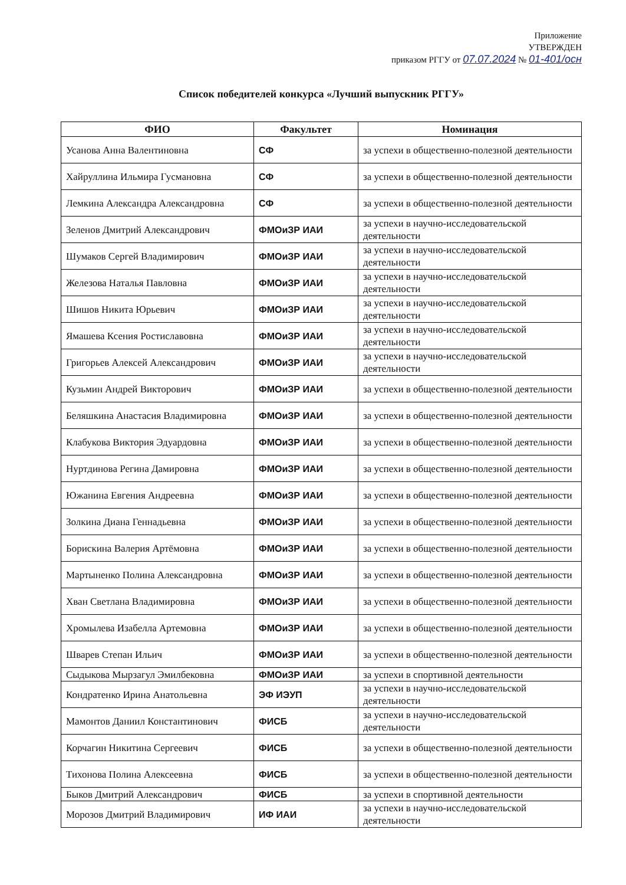Приложение
УТВЕРЖДЕН
приказом РГГУ от 07.07.2024 № 01-401/осн
Список победителей конкурса «Лучший выпускник РГГУ»
| ФИО | Факультет | Номинация |
| --- | --- | --- |
| Усанова Анна Валентиновна | СФ | за успехи в общественно-полезной деятельности |
| Хайруллина Ильмира Гусмановна | СФ | за успехи в общественно-полезной деятельности |
| Лемкина Александра Александровна | СФ | за успехи в общественно-полезной деятельности |
| Зеленов Дмитрий Александрович | ФМОиЗР ИАИ | за успехи в научно-исследовательской деятельности |
| Шумаков Сергей Владимирович | ФМОиЗР ИАИ | за успехи в научно-исследовательской деятельности |
| Железова Наталья Павловна | ФМОиЗР ИАИ | за успехи в научно-исследовательской деятельности |
| Шишов Никита Юрьевич | ФМОиЗР ИАИ | за успехи в научно-исследовательской деятельности |
| Ямашева Ксения Ростиславовна | ФМОиЗР ИАИ | за успехи в научно-исследовательской деятельности |
| Григорьев Алексей Александрович | ФМОиЗР ИАИ | за успехи в научно-исследовательской деятельности |
| Кузьмин Андрей Викторович | ФМОиЗР ИАИ | за успехи в общественно-полезной деятельности |
| Беляшкина Анастасия Владимировна | ФМОиЗР ИАИ | за успехи в общественно-полезной деятельности |
| Клабукова Виктория Эдуардовна | ФМОиЗР ИАИ | за успехи в общественно-полезной деятельности |
| Нуртдинова Регина Дамировна | ФМОиЗР ИАИ | за успехи в общественно-полезной деятельности |
| Южанина Евгения Андреевна | ФМОиЗР ИАИ | за успехи в общественно-полезной деятельности |
| Золкина Диана Геннадьевна | ФМОиЗР ИАИ | за успехи в общественно-полезной деятельности |
| Борискина Валерия Артёмовна | ФМОиЗР ИАИ | за успехи в общественно-полезной деятельности |
| Мартыненко Полина Александровна | ФМОиЗР ИАИ | за успехи в общественно-полезной деятельности |
| Хван Светлана Владимировна | ФМОиЗР ИАИ | за успехи в общественно-полезной деятельности |
| Хромылева Изабелла Артемовна | ФМОиЗР ИАИ | за успехи в общественно-полезной деятельности |
| Шварев Степан Ильич | ФМОиЗР ИАИ | за успехи в общественно-полезной деятельности |
| Сыдыкова Мырзагул Эмилбековна | ФМОиЗР ИАИ | за успехи в спортивной деятельности |
| Кондратенко Ирина Анатольевна | ЭФ ИЭУП | за успехи в научно-исследовательской деятельности |
| Мамонтов Даниил Константинович | ФИСБ | за успехи в научно-исследовательской деятельности |
| Корчагин Никитина Сергеевич | ФИСБ | за успехи в общественно-полезной деятельности |
| Тихонова Полина Алексеевна | ФИСБ | за успехи в общественно-полезной деятельности |
| Быков Дмитрий Александрович | ФИСБ | за успехи в спортивной деятельности |
| Морозов Дмитрий Владимирович | ИФ ИАИ | за успехи в научно-исследовательской деятельности |